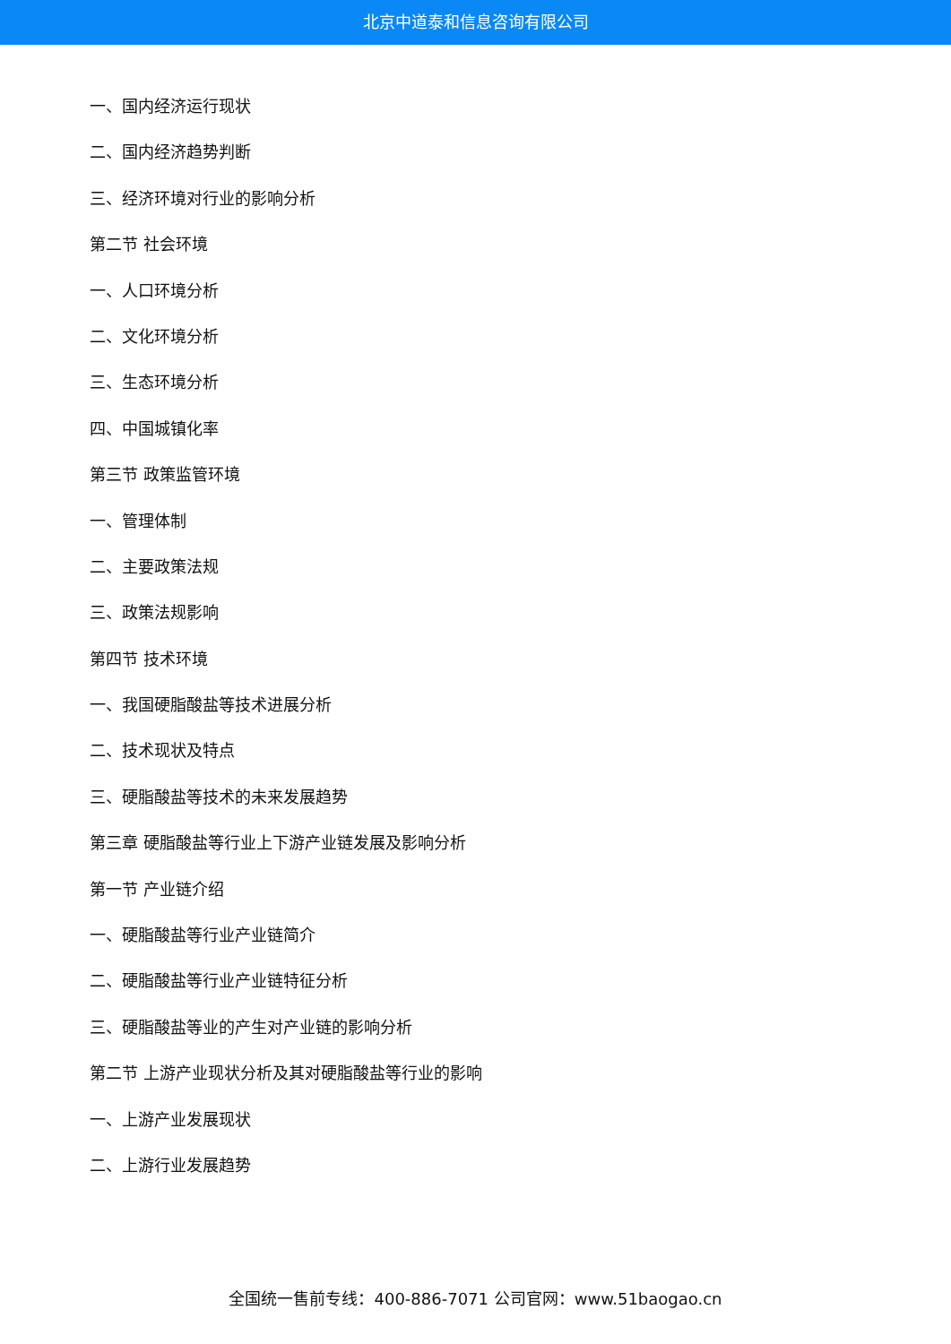北京中道泰和信息咨询有限公司
一、国内经济运行现状
二、国内经济趋势判断
三、经济环境对行业的影响分析
第二节 社会环境
一、人口环境分析
二、文化环境分析
三、生态环境分析
四、中国城镇化率
第三节 政策监管环境
一、管理体制
二、主要政策法规
三、政策法规影响
第四节 技术环境
一、我国硬脂酸盐等技术进展分析
二、技术现状及特点
三、硬脂酸盐等技术的未来发展趋势
第三章 硬脂酸盐等行业上下游产业链发展及影响分析
第一节 产业链介绍
一、硬脂酸盐等行业产业链简介
二、硬脂酸盐等行业产业链特征分析
三、硬脂酸盐等业的产生对产业链的影响分析
第二节 上游产业现状分析及其对硬脂酸盐等行业的影响
一、上游产业发展现状
二、上游行业发展趋势
全国统一售前专线：400-886-7071 公司官网：www.51baogao.cn